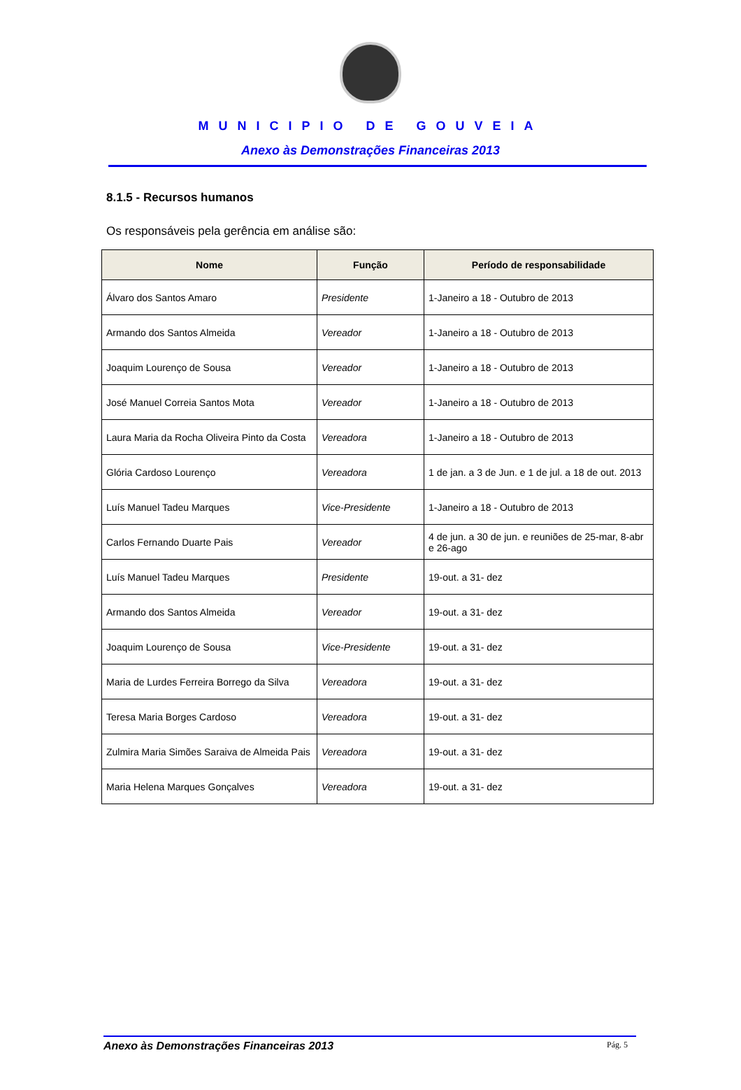MUNICIPIO DE GOUVEIA
Anexo às Demonstrações Financeiras 2013
8.1.5 - Recursos humanos
Os responsáveis pela gerência em análise são:
| Nome | Função | Período de responsabilidade |
| --- | --- | --- |
| Álvaro dos Santos Amaro | Presidente | 1-Janeiro a 18 - Outubro de 2013 |
| Armando dos Santos Almeida | Vereador | 1-Janeiro a 18 - Outubro de 2013 |
| Joaquim Lourenço de Sousa | Vereador | 1-Janeiro a 18 - Outubro de 2013 |
| José Manuel Correia Santos Mota | Vereador | 1-Janeiro a 18 - Outubro de 2013 |
| Laura Maria da Rocha Oliveira Pinto da Costa | Vereadora | 1-Janeiro a 18 - Outubro de 2013 |
| Glória Cardoso Lourenço | Vereadora | 1 de jan. a 3 de Jun. e 1 de jul. a 18 de out. 2013 |
| Luís Manuel Tadeu Marques | Vice-Presidente | 1-Janeiro a 18 - Outubro de 2013 |
| Carlos Fernando Duarte Pais | Vereador | 4 de jun. a 30 de jun. e reuniões de 25-mar, 8-abr e 26-ago |
| Luís Manuel Tadeu Marques | Presidente | 19-out. a 31- dez |
| Armando dos Santos Almeida | Vereador | 19-out. a 31- dez |
| Joaquim Lourenço de Sousa | Vice-Presidente | 19-out. a 31- dez |
| Maria de Lurdes Ferreira Borrego da Silva | Vereadora | 19-out. a 31- dez |
| Teresa Maria Borges Cardoso | Vereadora | 19-out. a 31- dez |
| Zulmira Maria Simões Saraiva de Almeida Pais | Vereadora | 19-out. a 31- dez |
| Maria Helena Marques Gonçalves | Vereadora | 19-out. a 31- dez |
Anexo às Demonstrações Financeiras 2013 Pág. 5